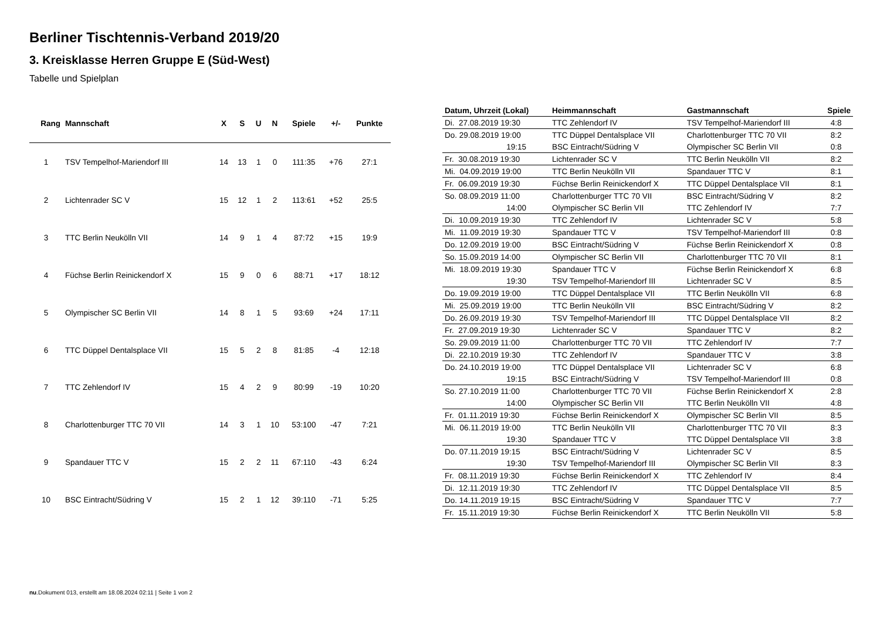Berliner Tischtennis-Verband 2019/20
3. Kreisklasse Herren Gruppe E (Süd-West)
Tabelle und Spielplan
| Rang | Mannschaft | X | S | U | N | Spiele | +/- | Punkte |
| --- | --- | --- | --- | --- | --- | --- | --- | --- |
| 1 | TSV Tempelhof-Mariendorf III | 14 | 13 | 1 | 0 | 111:35 | +76 | 27:1 |
| 2 | Lichtenrader SC V | 15 | 12 | 1 | 2 | 113:61 | +52 | 25:5 |
| 3 | TTC Berlin Neukölln VII | 14 | 9 | 1 | 4 | 87:72 | +15 | 19:9 |
| 4 | Füchse Berlin Reinickendorf X | 15 | 9 | 0 | 6 | 88:71 | +17 | 18:12 |
| 5 | Olympischer SC Berlin VII | 14 | 8 | 1 | 5 | 93:69 | +24 | 17:11 |
| 6 | TTC Düppel Dentalsplace VII | 15 | 5 | 2 | 8 | 81:85 | -4 | 12:18 |
| 7 | TTC Zehlendorf IV | 15 | 4 | 2 | 9 | 80:99 | -19 | 10:20 |
| 8 | Charlottenburger TTC 70 VII | 14 | 3 | 1 | 10 | 53:100 | -47 | 7:21 |
| 9 | Spandauer TTC V | 15 | 2 | 2 | 11 | 67:110 | -43 | 6:24 |
| 10 | BSC Eintracht/Südring V | 15 | 2 | 1 | 12 | 39:110 | -71 | 5:25 |
| Datum, Uhrzeit (Lokal) | Heimmannschaft | Gastmannschaft | Spiele |
| --- | --- | --- | --- |
| Di. 27.08.2019 19:30 | TTC Zehlendorf IV | TSV Tempelhof-Mariendorf III | 4:8 |
| Do. 29.08.2019 19:00 | TTC Düppel Dentalsplace VII | Charlottenburger TTC 70 VII | 8:2 |
| 19:15 | BSC Eintracht/Südring V | Olympischer SC Berlin VII | 0:8 |
| Fr. 30.08.2019 19:30 | Lichtenrader SC V | TTC Berlin Neukölln VII | 8:2 |
| Mi. 04.09.2019 19:00 | TTC Berlin Neukölln VII | Spandauer TTC V | 8:1 |
| Fr. 06.09.2019 19:30 | Füchse Berlin Reinickendorf X | TTC Düppel Dentalsplace VII | 8:1 |
| So. 08.09.2019 11:00 | Charlottenburger TTC 70 VII | BSC Eintracht/Südring V | 8:2 |
| 14:00 | Olympischer SC Berlin VII | TTC Zehlendorf IV | 7:7 |
| Di. 10.09.2019 19:30 | TTC Zehlendorf IV | Lichtenrader SC V | 5:8 |
| Mi. 11.09.2019 19:30 | Spandauer TTC V | TSV Tempelhof-Mariendorf III | 0:8 |
| Do. 12.09.2019 19:00 | BSC Eintracht/Südring V | Füchse Berlin Reinickendorf X | 0:8 |
| So. 15.09.2019 14:00 | Olympischer SC Berlin VII | Charlottenburger TTC 70 VII | 8:1 |
| Mi. 18.09.2019 19:30 | Spandauer TTC V | Füchse Berlin Reinickendorf X | 6:8 |
| 19:30 | TSV Tempelhof-Mariendorf III | Lichtenrader SC V | 8:5 |
| Do. 19.09.2019 19:00 | TTC Düppel Dentalsplace VII | TTC Berlin Neukölln VII | 6:8 |
| Mi. 25.09.2019 19:00 | TTC Berlin Neukölln VII | BSC Eintracht/Südring V | 8:2 |
| Do. 26.09.2019 19:30 | TSV Tempelhof-Mariendorf III | TTC Düppel Dentalsplace VII | 8:2 |
| Fr. 27.09.2019 19:30 | Lichtenrader SC V | Spandauer TTC V | 8:2 |
| So. 29.09.2019 11:00 | Charlottenburger TTC 70 VII | TTC Zehlendorf IV | 7:7 |
| Di. 22.10.2019 19:30 | TTC Zehlendorf IV | Spandauer TTC V | 3:8 |
| Do. 24.10.2019 19:00 | TTC Düppel Dentalsplace VII | Lichtenrader SC V | 6:8 |
| 19:15 | BSC Eintracht/Südring V | TSV Tempelhof-Mariendorf III | 0:8 |
| So. 27.10.2019 11:00 | Charlottenburger TTC 70 VII | Füchse Berlin Reinickendorf X | 2:8 |
| 14:00 | Olympischer SC Berlin VII | TTC Berlin Neukölln VII | 4:8 |
| Fr. 01.11.2019 19:30 | Füchse Berlin Reinickendorf X | Olympischer SC Berlin VII | 8:5 |
| Mi. 06.11.2019 19:00 | TTC Berlin Neukölln VII | Charlottenburger TTC 70 VII | 8:3 |
| 19:30 | Spandauer TTC V | TTC Düppel Dentalsplace VII | 3:8 |
| Do. 07.11.2019 19:15 | BSC Eintracht/Südring V | Lichtenrader SC V | 8:5 |
| 19:30 | TSV Tempelhof-Mariendorf III | Olympischer SC Berlin VII | 8:3 |
| Fr. 08.11.2019 19:30 | Füchse Berlin Reinickendorf X | TTC Zehlendorf IV | 8:4 |
| Di. 12.11.2019 19:30 | TTC Zehlendorf IV | TTC Düppel Dentalsplace VII | 8:5 |
| Do. 14.11.2019 19:15 | BSC Eintracht/Südring V | Spandauer TTC V | 7:7 |
| Fr. 15.11.2019 19:30 | Füchse Berlin Reinickendorf X | TTC Berlin Neukölln VII | 5:8 |
nu.Dokument 013, erstellt am 18.08.2024 02:11 | Seite 1 von 2